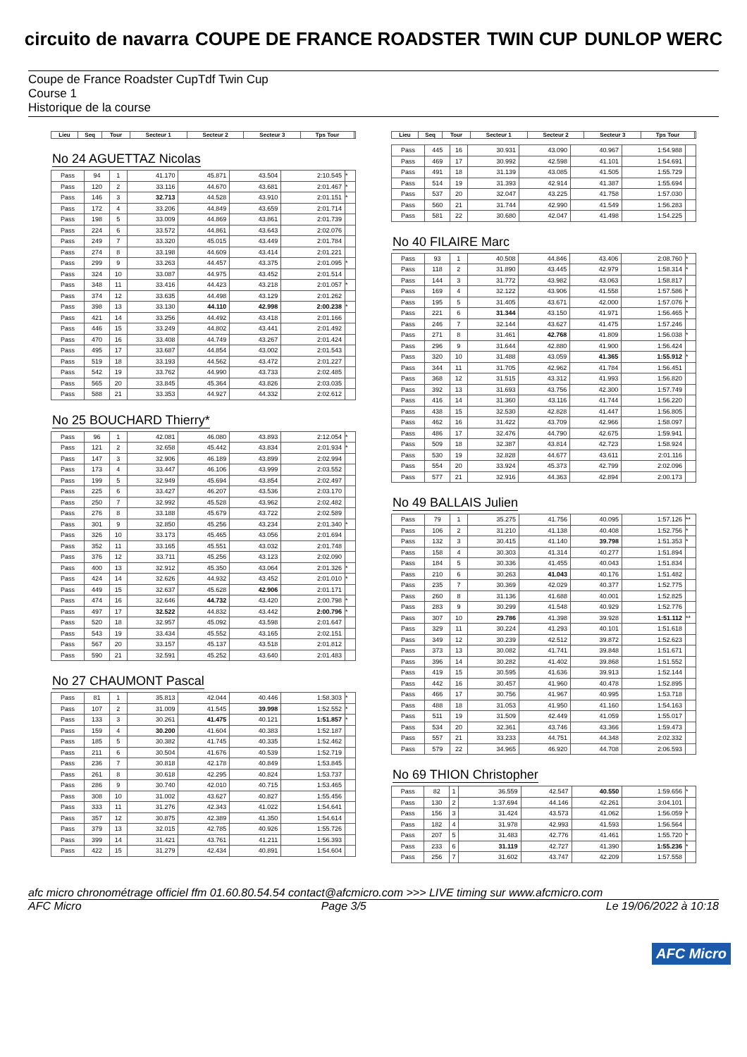circuito de navarra COUPE DE FRANCE ROADSTER TWIN CUP DUNLOP WERC
Coupe de France Roadster CupTdf Twin Cup
Course 1
Historique de la course
| Lieu | Seq | Tour | Secteur 1 | Secteur 2 | Secteur 3 | Tps Tour | |
| --- | --- | --- | --- | --- | --- | --- | --- |
No 24 AGUETTAZ Nicolas
| Pass | 94 | 1 | 41.170 | 45.871 | 43.504 | 2:10.545 | * |
| Pass | 120 | 2 | 33.116 | 44.670 | 43.681 | 2:01.467 | * |
| Pass | 146 | 3 | 32.713 | 44.528 | 43.910 | 2:01.151 | * |
| Pass | 172 | 4 | 33.206 | 44.849 | 43.659 | 2:01.714 | |
| Pass | 198 | 5 | 33.009 | 44.869 | 43.861 | 2:01.739 | |
| Pass | 224 | 6 | 33.572 | 44.861 | 43.643 | 2:02.076 | |
| Pass | 249 | 7 | 33.320 | 45.015 | 43.449 | 2:01.784 | |
| Pass | 274 | 8 | 33.198 | 44.609 | 43.414 | 2:01.221 | |
| Pass | 299 | 9 | 33.263 | 44.457 | 43.375 | 2:01.095 | * |
| Pass | 324 | 10 | 33.087 | 44.975 | 43.452 | 2:01.514 | |
| Pass | 348 | 11 | 33.416 | 44.423 | 43.218 | 2:01.057 | * |
| Pass | 374 | 12 | 33.635 | 44.498 | 43.129 | 2:01.262 | |
| Pass | 398 | 13 | 33.130 | 44.110 | 42.998 | 2:00.238 | * |
| Pass | 421 | 14 | 33.256 | 44.492 | 43.418 | 2:01.166 | |
| Pass | 446 | 15 | 33.249 | 44.802 | 43.441 | 2:01.492 | |
| Pass | 470 | 16 | 33.408 | 44.749 | 43.267 | 2:01.424 | |
| Pass | 495 | 17 | 33.687 | 44.854 | 43.002 | 2:01.543 | |
| Pass | 519 | 18 | 33.193 | 44.562 | 43.472 | 2:01.227 | |
| Pass | 542 | 19 | 33.762 | 44.990 | 43.733 | 2:02.485 | |
| Pass | 565 | 20 | 33.845 | 45.364 | 43.826 | 2:03.035 | |
| Pass | 588 | 21 | 33.353 | 44.927 | 44.332 | 2:02.612 | |
No 25 BOUCHARD Thierry*
| Pass | 96 | 1 | 42.081 | 46.080 | 43.893 | 2:12.054 | * |
| Pass | 121 | 2 | 32.658 | 45.442 | 43.834 | 2:01.934 | * |
| Pass | 147 | 3 | 32.906 | 46.189 | 43.899 | 2:02.994 | |
| Pass | 173 | 4 | 33.447 | 46.106 | 43.999 | 2:03.552 | |
| Pass | 199 | 5 | 32.949 | 45.694 | 43.854 | 2:02.497 | |
| Pass | 225 | 6 | 33.427 | 46.207 | 43.536 | 2:03.170 | |
| Pass | 250 | 7 | 32.992 | 45.528 | 43.962 | 2:02.482 | |
| Pass | 276 | 8 | 33.188 | 45.679 | 43.722 | 2:02.589 | |
| Pass | 301 | 9 | 32.850 | 45.256 | 43.234 | 2:01.340 | * |
| Pass | 326 | 10 | 33.173 | 45.465 | 43.056 | 2:01.694 | |
| Pass | 352 | 11 | 33.165 | 45.551 | 43.032 | 2:01.748 | |
| Pass | 376 | 12 | 33.711 | 45.256 | 43.123 | 2:02.090 | |
| Pass | 400 | 13 | 32.912 | 45.350 | 43.064 | 2:01.326 | * |
| Pass | 424 | 14 | 32.626 | 44.932 | 43.452 | 2:01.010 | * |
| Pass | 449 | 15 | 32.637 | 45.628 | 42.906 | 2:01.171 | |
| Pass | 474 | 16 | 32.646 | 44.732 | 43.420 | 2:00.798 | * |
| Pass | 497 | 17 | 32.522 | 44.832 | 43.442 | 2:00.796 | * |
| Pass | 520 | 18 | 32.957 | 45.092 | 43.598 | 2:01.647 | |
| Pass | 543 | 19 | 33.434 | 45.552 | 43.165 | 2:02.151 | |
| Pass | 567 | 20 | 33.157 | 45.137 | 43.518 | 2:01.812 | |
| Pass | 590 | 21 | 32.591 | 45.252 | 43.640 | 2:01.483 | |
No 27 CHAUMONT Pascal
| Pass | 81 | 1 | 35.813 | 42.044 | 40.446 | 1:58.303 | * |
| Pass | 107 | 2 | 31.009 | 41.545 | 39.998 | 1:52.552 | * |
| Pass | 133 | 3 | 30.261 | 41.475 | 40.121 | 1:51.857 | * |
| Pass | 159 | 4 | 30.200 | 41.604 | 40.383 | 1:52.187 | |
| Pass | 185 | 5 | 30.382 | 41.745 | 40.335 | 1:52.462 | |
| Pass | 211 | 6 | 30.504 | 41.676 | 40.539 | 1:52.719 | |
| Pass | 236 | 7 | 30.818 | 42.178 | 40.849 | 1:53.845 | |
| Pass | 261 | 8 | 30.618 | 42.295 | 40.824 | 1:53.737 | |
| Pass | 286 | 9 | 30.740 | 42.010 | 40.715 | 1:53.465 | |
| Pass | 308 | 10 | 31.002 | 43.627 | 40.827 | 1:55.456 | |
| Pass | 333 | 11 | 31.276 | 42.343 | 41.022 | 1:54.641 | |
| Pass | 357 | 12 | 30.875 | 42.389 | 41.350 | 1:54.614 | |
| Pass | 379 | 13 | 32.015 | 42.785 | 40.926 | 1:55.726 | |
| Pass | 399 | 14 | 31.421 | 43.761 | 41.211 | 1:56.393 | |
| Pass | 422 | 15 | 31.279 | 42.434 | 40.891 | 1:54.604 | |
| Lieu | Seq | Tour | Secteur 1 | Secteur 2 | Secteur 3 | Tps Tour | |
| --- | --- | --- | --- | --- | --- | --- | --- |
| Pass | 445 | 16 | 30.931 | 43.090 | 40.967 | 1:54.988 | |
| Pass | 469 | 17 | 30.992 | 42.598 | 41.101 | 1:54.691 | |
| Pass | 491 | 18 | 31.139 | 43.085 | 41.505 | 1:55.729 | |
| Pass | 514 | 19 | 31.393 | 42.914 | 41.387 | 1:55.694 | |
| Pass | 537 | 20 | 32.047 | 43.225 | 41.758 | 1:57.030 | |
| Pass | 560 | 21 | 31.744 | 42.990 | 41.549 | 1:56.283 | |
| Pass | 581 | 22 | 30.680 | 42.047 | 41.498 | 1:54.225 | |
No 40 FILAIRE Marc
| Pass | 93 | 1 | 40.508 | 44.846 | 43.406 | 2:08.760 | * |
| Pass | 118 | 2 | 31.890 | 43.445 | 42.979 | 1:58.314 | * |
| Pass | 144 | 3 | 31.772 | 43.982 | 43.063 | 1:58.817 | |
| Pass | 169 | 4 | 32.122 | 43.906 | 41.558 | 1:57.586 | * |
| Pass | 195 | 5 | 31.405 | 43.671 | 42.000 | 1:57.076 | * |
| Pass | 221 | 6 | 31.344 | 43.150 | 41.971 | 1:56.465 | * |
| Pass | 246 | 7 | 32.144 | 43.627 | 41.475 | 1:57.246 | |
| Pass | 271 | 8 | 31.461 | 42.768 | 41.809 | 1:56.038 | * |
| Pass | 296 | 9 | 31.644 | 42.880 | 41.900 | 1:56.424 | |
| Pass | 320 | 10 | 31.488 | 43.059 | 41.365 | 1:55.912 | * |
| Pass | 344 | 11 | 31.705 | 42.962 | 41.784 | 1:56.451 | |
| Pass | 368 | 12 | 31.515 | 43.312 | 41.993 | 1:56.820 | |
| Pass | 392 | 13 | 31.693 | 43.756 | 42.300 | 1:57.749 | |
| Pass | 416 | 14 | 31.360 | 43.116 | 41.744 | 1:56.220 | |
| Pass | 438 | 15 | 32.530 | 42.828 | 41.447 | 1:56.805 | |
| Pass | 462 | 16 | 31.422 | 43.709 | 42.966 | 1:58.097 | |
| Pass | 486 | 17 | 32.476 | 44.790 | 42.675 | 1:59.941 | |
| Pass | 509 | 18 | 32.387 | 43.814 | 42.723 | 1:58.924 | |
| Pass | 530 | 19 | 32.828 | 44.677 | 43.611 | 2:01.116 | |
| Pass | 554 | 20 | 33.924 | 45.373 | 42.799 | 2:02.096 | |
| Pass | 577 | 21 | 32.916 | 44.363 | 42.894 | 2:00.173 | |
No 49 BALLAIS Julien
| Pass | 79 | 1 | 35.275 | 41.756 | 40.095 | 1:57.126 | ** |
| Pass | 106 | 2 | 31.210 | 41.138 | 40.408 | 1:52.756 | * |
| Pass | 132 | 3 | 30.415 | 41.140 | 39.798 | 1:51.353 | * |
| Pass | 158 | 4 | 30.303 | 41.314 | 40.277 | 1:51.894 | |
| Pass | 184 | 5 | 30.336 | 41.455 | 40.043 | 1:51.834 | |
| Pass | 210 | 6 | 30.263 | 41.043 | 40.176 | 1:51.482 | |
| Pass | 235 | 7 | 30.369 | 42.029 | 40.377 | 1:52.775 | |
| Pass | 260 | 8 | 31.136 | 41.688 | 40.001 | 1:52.825 | |
| Pass | 283 | 9 | 30.299 | 41.548 | 40.929 | 1:52.776 | |
| Pass | 307 | 10 | 29.786 | 41.398 | 39.928 | 1:51.112 | ** |
| Pass | 329 | 11 | 30.224 | 41.293 | 40.101 | 1:51.618 | |
| Pass | 349 | 12 | 30.239 | 42.512 | 39.872 | 1:52.623 | |
| Pass | 373 | 13 | 30.082 | 41.741 | 39.848 | 1:51.671 | |
| Pass | 396 | 14 | 30.282 | 41.402 | 39.868 | 1:51.552 | |
| Pass | 419 | 15 | 30.595 | 41.636 | 39.913 | 1:52.144 | |
| Pass | 442 | 16 | 30.457 | 41.960 | 40.478 | 1:52.895 | |
| Pass | 466 | 17 | 30.756 | 41.967 | 40.995 | 1:53.718 | |
| Pass | 488 | 18 | 31.053 | 41.950 | 41.160 | 1:54.163 | |
| Pass | 511 | 19 | 31.509 | 42.449 | 41.059 | 1:55.017 | |
| Pass | 534 | 20 | 32.361 | 43.746 | 43.366 | 1:59.473 | |
| Pass | 557 | 21 | 33.233 | 44.751 | 44.348 | 2:02.332 | |
| Pass | 579 | 22 | 34.965 | 46.920 | 44.708 | 2:06.593 | |
No 69 THION Christopher
| Pass | 82 | 1 | 36.559 | 42.547 | 40.550 | 1:59.656 | * |
| Pass | 130 | 2 | 1:37.694 | 44.146 | 42.261 | 3:04.101 | |
| Pass | 156 | 3 | 31.424 | 43.573 | 41.062 | 1:56.059 | * |
| Pass | 182 | 4 | 31.978 | 42.993 | 41.593 | 1:56.564 | |
| Pass | 207 | 5 | 31.483 | 42.776 | 41.461 | 1:55.720 | * |
| Pass | 233 | 6 | 31.119 | 42.727 | 41.390 | 1:55.236 | * |
| Pass | 256 | 7 | 31.602 | 43.747 | 42.209 | 1:57.558 | |
afc micro chronométrage officiel ffm 01.60.80.54.54 contact@afcmicro.com >>> LIVE timing sur www.afcmicro.com
AFC Micro Page 3/5 Le 19/06/2022 à 10:18
AFC Micro